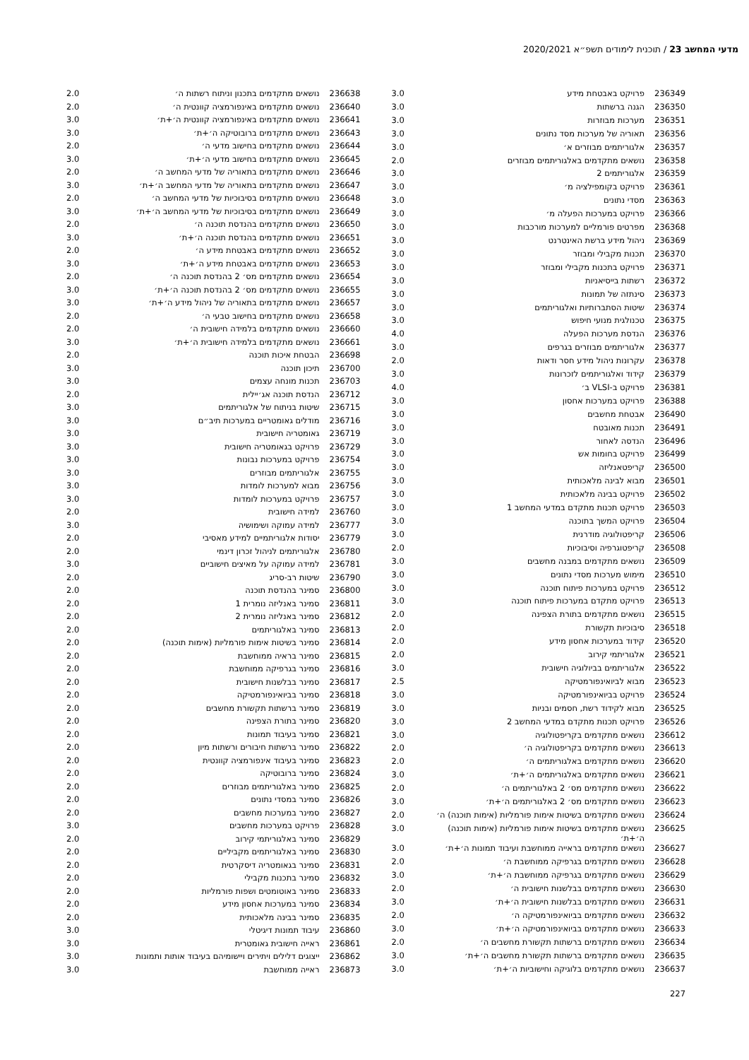מדעי המחשב 23 / תוכנית לימודים תשפ״א 2020/2021
| 236349 | פרויקט באבטחת מידע | 3.0 |
| 236350 | הגנה ברשתות | 3.0 |
| 236351 | מערכות מבוזרות | 3.0 |
| 236356 | תאוריה של מערכות מסד נתונים | 3.0 |
| 236357 | אלגוריתמים מבוזרים א׳ | 3.0 |
| 236358 | נושאים מתקדמים באלגוריתמים מבוזרים | 2.0 |
| 236359 | אלגוריתמים 2 | 3.0 |
| 236361 | פרויקט בקומפילציה מ׳ | 3.0 |
| 236363 | מסדי נתונים | 3.0 |
| 236366 | פרויקט במערכות הפעלה מ׳ | 3.0 |
| 236368 | מפרטים פורמליים למערכות מורכבות | 3.0 |
| 236369 | ניהול מידע ברשת האינטרנט | 3.0 |
| 236370 | תכנות מקבילי ומבוזר | 3.0 |
| 236371 | פרויקט בתכנות מקבילי ומבוזר | 3.0 |
| 236372 | רשתות בייסיאניות | 3.0 |
| 236373 | סינתזה של תמונות | 3.0 |
| 236374 | שיטות הסתברותיות ואלגוריתמים | 3.0 |
| 236375 | טכנולגית מנועי חיפוש | 3.0 |
| 236376 | הנדסת מערכות הפעלה | 4.0 |
| 236377 | אלגוריתמים מבוזרים בגרפים | 3.0 |
| 236378 | עקרונות ניהול מידע חסר ודאות | 2.0 |
| 236379 | קידוד ואלגוריתמים לזכרונות | 3.0 |
| 236381 | פרויקט ב-VLSI ב׳ | 4.0 |
| 236388 | פרויקט במערכות אחסון | 3.0 |
| 236490 | אבטחת מחשבים | 3.0 |
| 236491 | תכנות מאובטח | 3.0 |
| 236496 | הנדסה לאחור | 3.0 |
| 236499 | פרויקט בחומות אש | 3.0 |
| 236500 | קריפטאנליזה | 3.0 |
| 236501 | מבוא לבינה מלאכותית | 3.0 |
| 236502 | פרויקט בבינה מלאכותית | 3.0 |
| 236503 | פרויקט תכנות מתקדם במדעי המחשב 1 | 3.0 |
| 236504 | פרויקט המשך בתוכנה | 3.0 |
| 236506 | קריפטולוגיה מודרנית | 3.0 |
| 236508 | קריפטוגרפיה וסיבוכיות | 2.0 |
| 236509 | נושאים מתקדמים במבנה מחשבים | 3.0 |
| 236510 | מימוש מערכות מסדי נתונים | 3.0 |
| 236512 | פרויקט במערכות פיתוח תוכנה | 3.0 |
| 236513 | פרויקט מתקדם במערכות פיתוח תוכנה | 3.0 |
| 236515 | נושאים מתקדמים בתורת הצפינה | 2.0 |
| 236518 | סיבוכיות תקשורת | 2.0 |
| 236520 | קידוד במערכות אחסון מידע | 2.0 |
| 236521 | אלגוריתמי קירוב | 2.0 |
| 236522 | אלגוריתמים בביולוגיה חישובית | 3.0 |
| 236523 | מבוא לביואינפורמטיקה | 2.5 |
| 236524 | פרויקט בביואינפורמטיקה | 3.0 |
| 236525 | מבוא לקידוד רשת, חסמים ובניות | 3.0 |
| 236526 | פרויקט תכנות מתקדם במדעי המחשב 2 | 3.0 |
| 236612 | נושאים מתקדמים בקריפטולוגיה | 3.0 |
| 236613 | נושאים מתקדמים בקריפטולוגיה ה׳ | 2.0 |
| 236620 | נושאים מתקדמים באלגוריתמים ה׳ | 2.0 |
| 236621 | נושאים מתקדמים באלגוריתמים ה׳+ת׳ | 3.0 |
| 236622 | נושאים מתקדמים מס׳ 2 באלגוריתמים ה׳ | 2.0 |
| 236623 | נושאים מתקדמים מס׳ 2 באלגוריתמים ה׳+ת׳ | 3.0 |
| 236624 | נושאים מתקדמים בשיטות אימות פורמליות (אימות תוכנה) ה׳ | 2.0 |
| 236625 | נושאים מתקדמים בשיטות אימות פורמליות (אימות תוכנה) ה׳+ת׳ | 3.0 |
| 236627 | נושאים מתקדמים בראייה ממוחשבת ועיבוד תמונות ה׳+ת׳ | 3.0 |
| 236628 | נושאים מתקדמים בגרפיקה ממוחשבת ה׳ | 2.0 |
| 236629 | נושאים מתקדמים בגרפיקה ממוחשבת ה׳+ת׳ | 3.0 |
| 236630 | נושאים מתקדמים בבלשנות חישובית ה׳ | 2.0 |
| 236631 | נושאים מתקדמים בבלשנות חישובית ה׳+ת׳ | 3.0 |
| 236632 | נושאים מתקדמים בביואינפורמטיקה ה׳ | 2.0 |
| 236633 | נושאים מתקדמים בביואינפורמטיקה ה׳+ת׳ | 3.0 |
| 236634 | נושאים מתקדמים ברשתות תקשורת מחשבים ה׳ | 2.0 |
| 236635 | נושאים מתקדמים ברשתות תקשורת מחשבים ה׳+ת׳ | 3.0 |
| 236637 | נושאים מתקדמים בלוגיקה וחישוביות ה׳+ת׳ | 3.0 |
| 236638 | נושאים מתקדמים בתכנון וניתוח רשתות ה׳ | 2.0 |
| 236640 | נושאים מתקדמים באינפורמציה קוונטית ה׳ | 2.0 |
| 236641 | נושאים מתקדמים באינפורמציה קוונטית ה׳+ת׳ | 3.0 |
| 236643 | נושאים מתקדמים ברובוטיקה ה׳+ת׳ | 3.0 |
| 236644 | נושאים מתקדמים בחישוב מדעי ה׳ | 2.0 |
| 236645 | נושאים מתקדמים בחישוב מדעי ה׳+ת׳ | 3.0 |
| 236646 | נושאים מתקדמים בתאוריה של מדעי המחשב ה׳ | 2.0 |
| 236647 | נושאים מתקדמים בתאוריה של מדעי המחשב ה׳+ת׳ | 3.0 |
| 236648 | נושאים מתקדמים בסיבוכיות של מדעי המחשב ה׳ | 2.0 |
| 236649 | נושאים מתקדמים בסיבוכיות של מדעי המחשב ה׳+ת׳ | 3.0 |
| 236650 | נושאים מתקדמים בהנדסת תוכנה ה׳ | 2.0 |
| 236651 | נושאים מתקדמים בהנדסת תוכנה ה׳+ת׳ | 3.0 |
| 236652 | נושאים מתקדמים באבטחת מידע ה׳ | 2.0 |
| 236653 | נושאים מתקדמים באבטחת מידע ה׳+ת׳ | 3.0 |
| 236654 | נושאים מתקדמים מס׳ 2 בהנדסת תוכנה ה׳ | 2.0 |
| 236655 | נושאים מתקדמים מס׳ 2 בהנדסת תוכנה ה׳+ת׳ | 3.0 |
| 236657 | נושאים מתקדמים בתאוריה של ניהול מידע ה׳+ת׳ | 3.0 |
| 236658 | נושאים מתקדמים בחישוב טבעי ה׳ | 2.0 |
| 236660 | נושאים מתקדמים בלמידה חישובית ה׳ | 2.0 |
| 236661 | נושאים מתקדמים בלמידה חישובית ה׳+ת׳ | 3.0 |
| 236698 | הבטחת איכות תוכנה | 2.0 |
| 236700 | תיכון תוכנה | 3.0 |
| 236703 | תכנות מונחה עצמים | 3.0 |
| 236712 | הנדסת תוכנה אג׳יילית | 2.0 |
| 236715 | שיטות בניתוח של אלגוריתמים | 3.0 |
| 236716 | מודלים גאומטריים במערכות תיב״ם | 3.0 |
| 236719 | גאומטריה חישובית | 3.0 |
| 236729 | פרויקט בגאומטריה חישובית | 3.0 |
| 236754 | פרויקט במערכות נבונות | 3.0 |
| 236755 | אלגוריתמים מבוזרים | 3.0 |
| 236756 | מבוא למערכות לומדות | 3.0 |
| 236757 | פרויקט במערכות לומדות | 3.0 |
| 236760 | למידה חישובית | 2.0 |
| 236777 | למידה עמוקה ושימושיה | 3.0 |
| 236779 | יסודות אלגוריתמיים למידע מאסיבי | 2.0 |
| 236780 | אלגוריתמים לניהול זכרון דינמי | 2.0 |
| 236781 | למידה עמוקה על מאיצים חישוביים | 3.0 |
| 236790 | שיטות רב-סריג | 2.0 |
| 236800 | סמינר בהנדסת תוכנה | 2.0 |
| 236811 | סמינר באנליזה נומרית 1 | 2.0 |
| 236812 | סמינר באנליזה נומרית 2 | 2.0 |
| 236813 | סמינר באלגוריתמים | 2.0 |
| 236814 | סמינר בשיטות אימות פורמליות (אימות תוכנה) | 2.0 |
| 236815 | סמינר בראיה ממוחשבת | 2.0 |
| 236816 | סמינר בגרפיקה ממוחשבת | 2.0 |
| 236817 | סמינר בבלשנות חישובית | 2.0 |
| 236818 | סמינר בביואינפורמטיקה | 2.0 |
| 236819 | סמינר ברשתות תקשורת מחשבים | 2.0 |
| 236820 | סמינר בתורת הצפינה | 2.0 |
| 236821 | סמינר בעיבוד תמונות | 2.0 |
| 236822 | סמינר ברשתות חיבורים ורשתות מיון | 2.0 |
| 236823 | סמינר בעיבוד אינפורמציה קוונטית | 2.0 |
| 236824 | סמינר ברובוטיקה | 2.0 |
| 236825 | סמינר באלגוריתמים מבוזרים | 2.0 |
| 236826 | סמינר במסדי נתונים | 2.0 |
| 236827 | סמינר במערכות מחשבים | 2.0 |
| 236828 | פרויקט במערכות מחשבים | 3.0 |
| 236829 | סמינר באלגוריתמי קירוב | 2.0 |
| 236830 | סמינר באלגוריתמים מקביליים | 2.0 |
| 236831 | סמינר בגאומטריה דיסקרטית | 2.0 |
| 236832 | סמינר בתכנות מקבילי | 2.0 |
| 236833 | סמינר באוטומטים ושפות פורמליות | 2.0 |
| 236834 | סמינר במערכות אחסון מידע | 2.0 |
| 236835 | סמינר בבינה מלאכותית | 2.0 |
| 236860 | עיבוד תמונות דיגיטלי | 3.0 |
| 236861 | ראייה חישובית גאומטרית | 3.0 |
| 236862 | ייצוגים דלילים ויתירים ויישומיהם בעיבוד אותות ותמונות | 3.0 |
| 236873 | ראייה ממוחשבת | 3.0 |
227